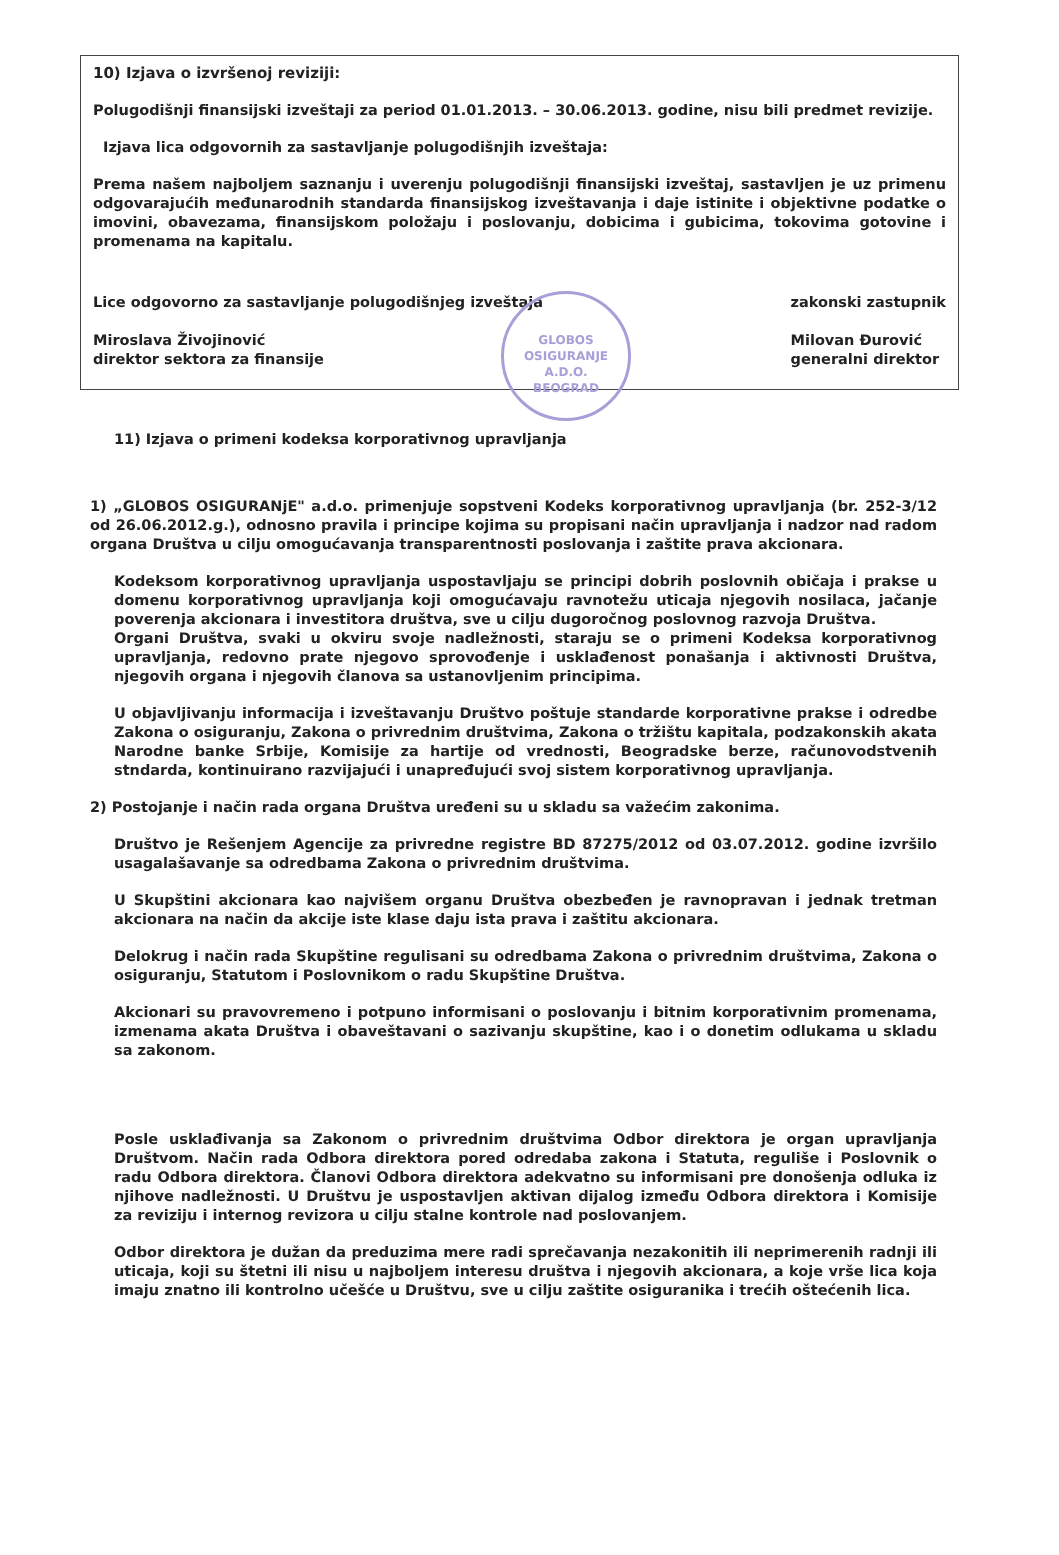10) Izjava o izvršenoj reviziji:
Polugodišnji finansijski izveštaji za period 01.01.2013. – 30.06.2013. godine, nisu bili predmet revizije.
Izjava lica odgovornih za sastavljanje polugodišnjih izveštaja:
Prema našem najboljem saznanju i uverenju polugodišnji finansijski izveštaj, sastavljen je uz primenu odgovarajućih međunarodnih standarda finansijskog izveštavanja i daje istinite i objektivne podatke o imovini, obavezama, finansijskom položaju i poslovanju, dobicima i gubicima, tokovima gotovine i promenama na kapitalu.
Lice odgovorno za sastavljanje polugodišnjeg izveštaja
Miroslava Živojinović
direktor sektora za finansije
zakonski zastupnik
Milovan Đurović
generalni direktor
GLOBOS OSIGURANJE
A.D.O.
BEOGRAD
11) Izjava o primeni kodeksa korporativnog upravljanja
1) „GLOBOS OSIGURANjE" a.d.o. primenjuje sopstveni Kodeks korporativnog upravljanja (br. 252-3/12 od 26.06.2012.g.), odnosno pravila i principe kojima su propisani način upravljanja i nadzor nad radom organa Društva u cilju omogućavanja transparentnosti poslovanja i zaštite prava akcionara.
Kodeksom korporativnog upravljanja uspostavljaju se principi dobrih poslovnih običaja i prakse u domenu korporativnog upravljanja koji omogućavaju ravnotežu uticaja njegovih nosilaca, jačanje poverenja akcionara i investitora društva, sve u cilju dugoročnog poslovnog razvoja Društva.
Organi Društva, svaki u okviru svoje nadležnosti, staraju se o primeni Kodeksa korporativnog upravljanja, redovno prate njegovo sprovođenje i usklađenost ponašanja i aktivnosti Društva, njegovih organa i njegovih članova sa ustanovljenim principima.
U objavljivanju informacija i izveštavanju Društvo poštuje standarde korporativne prakse i odredbe Zakona o osiguranju, Zakona o privrednim društvima, Zakona o tržištu kapitala, podzakonskih akata Narodne banke Srbije, Komisije za hartije od vrednosti, Beogradske berze, računovodstvenih stndarda, kontinuirano razvijajući i unapređujući svoj sistem korporativnog upravljanja.
2) Postojanje i način rada organa Društva uređeni su u skladu sa važećim zakonima.
Društvo je Rešenjem Agencije za privredne registre BD 87275/2012 od 03.07.2012. godine izvršilo usagalašavanje sa odredbama Zakona o privrednim društvima.
U Skupštini akcionara kao najvišem organu Društva obezbeđen je ravnopravan i jednak tretman akcionara na način da akcije iste klase daju ista prava i zaštitu akcionara.
Delokrug i način rada Skupštine regulisani su odredbama Zakona o privrednim društvima, Zakona o osiguranju, Statutom i Poslovnikom o radu Skupštine Društva.
Akcionari su pravovremeno i potpuno informisani o poslovanju i bitnim korporativnim promenama, izmenama akata Društva i obaveštavani o sazivanju skupštine, kao i o donetim odlukama u skladu sa zakonom.
Posle usklađivanja sa Zakonom o privrednim društvima Odbor direktora je organ upravljanja Društvom. Način rada Odbora direktora pored odredaba zakona i Statuta, reguliše i Poslovnik o radu Odbora direktora. Članovi Odbora direktora adekvatno su informisani pre donošenja odluka iz njihove nadležnosti. U Društvu je uspostavljen aktivan dijalog između Odbora direktora i Komisije za reviziju i internog revizora u cilju stalne kontrole nad poslovanjem.
Odbor direktora je dužan da preduzima mere radi sprečavanja nezakonitih ili neprimerenih radnji ili uticaja, koji su štetni ili nisu u najboljem interesu društva i njegovih akcionara, a koje vrše lica koja imaju znatno ili kontrolno učešće u Društvu, sve u cilju zaštite osiguranika i trećih oštećenih lica.